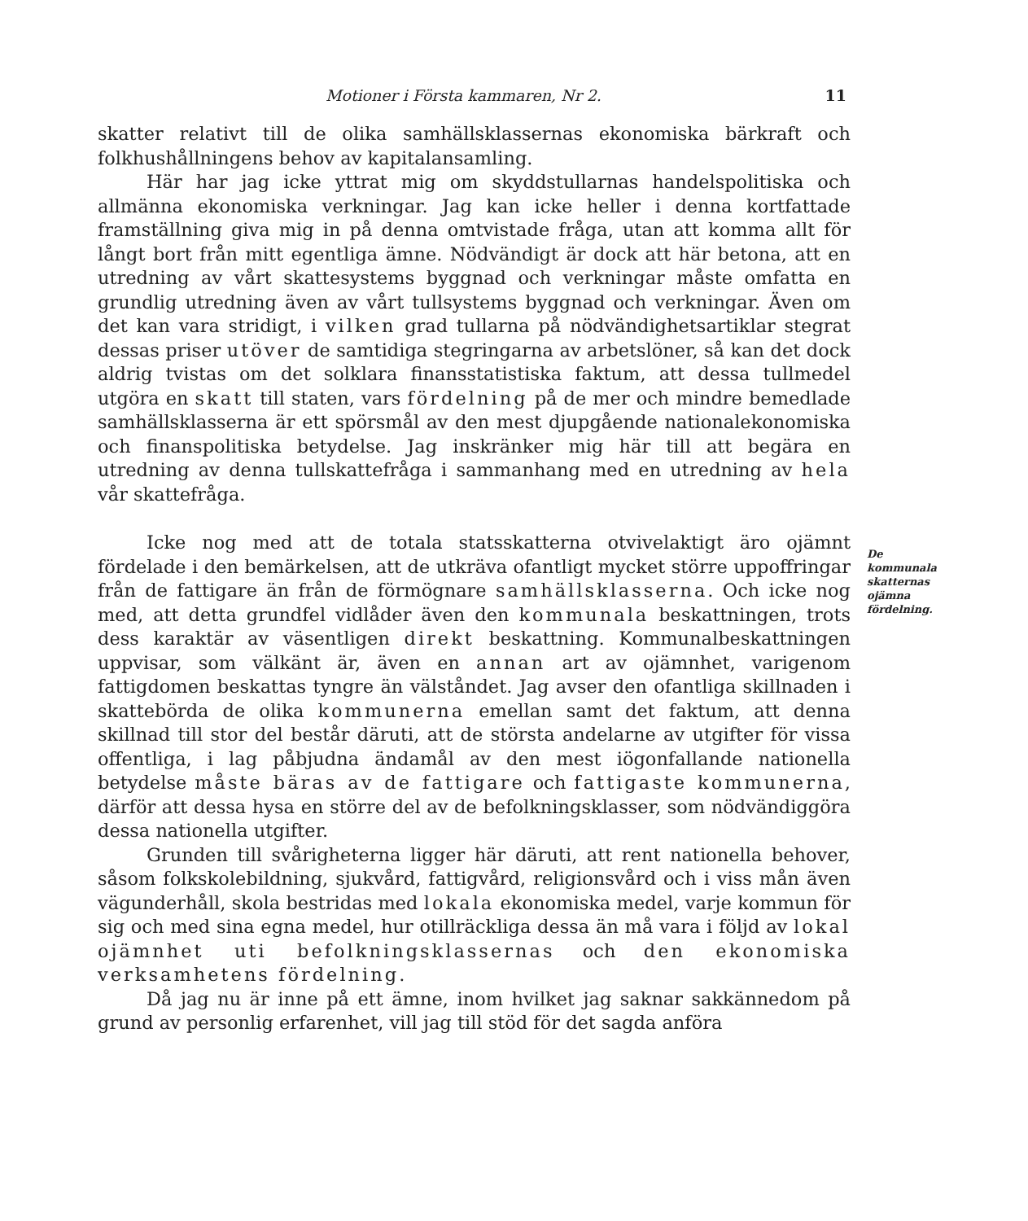Motioner i Första kammaren, Nr 2. 11
skatter relativt till de olika samhällsklassernas ekonomiska bärkraft och folkhushållningens behov av kapitalansamling.
Här har jag icke yttrat mig om skyddstullarnas handelspolitiska och allmänna ekonomiska verkningar. Jag kan icke heller i denna kortfattade framställning giva mig in på denna omtvistade fråga, utan att komma allt för långt bort från mitt egentliga ämne. Nödvändigt är dock att här betona, att en utredning av vårt skattesystems byggnad och verkningar måste omfatta en grundlig utredning även av vårt tullsystems byggnad och verkningar. Även om det kan vara stridigt, i vilken grad tullarna på nödvändighetsartiklar stegrat dessas priser utöver de samtidiga stegringarna av arbetslöner, så kan det dock aldrig tvistas om det solklara finansstatistiska faktum, att dessa tullmedel utgöra en skatt till staten, vars fördelning på de mer och mindre bemedlade samhällsklasserna är ett spörsmål av den mest djupgående nationalekonomiska och finanspolitiska betydelse. Jag inskränker mig här till att begära en utredning av denna tullskattefråga i sammanhang med en utredning av hela vår skattefråga.
Icke nog med att de totala statsskatterna otvivelaktigt äro ojämnt fördelade i den bemärkelsen, att de utkräva ofantligt mycket större uppoffringar från de fattigare än från de förmögnare samhällsklasserna. Och icke nog med, att detta grundfel vidlåder även den kommunala beskattningen, trots dess karaktär av väsentligen direkt beskattning. Kommunalbeskattningen uppvisar, som välkänt är, även en annan art av ojämnhet, varigenom fattigdomen beskattas tyngre än välståndet. Jag avser den ofantliga skillnaden i skattebörda de olika kommunerna emellan samt det faktum, att denna skillnad till stor del består däruti, att de största andelarne av utgifter för vissa offentliga, i lag påbjudna ändamål av den mest iögonfallande nationella betydelse måste bäras av de fattigare och fattigaste kommunerna, därför att dessa hysa en större del av de befolkningsklasser, som nödvändiggöra dessa nationella utgifter.
Grunden till svårigheterna ligger här däruti, att rent nationella behover, såsom folkskolebildning, sjukvård, fattigvård, religionsvård och i viss mån även vägunderhåll, skola bestridas med lokala ekonomiska medel, varje kommun för sig och med sina egna medel, hur otillräckliga dessa än må vara i följd av lokal ojämnhet uti befolkningsklassernas och den ekonomiska verksamhetens fördelning.
Då jag nu är inne på ett ämne, inom hvilket jag saknar sakkännedom på grund av personlig erfarenhet, vill jag till stöd för det sagda anföra
De kommunala skatternas ojämna fördelning.